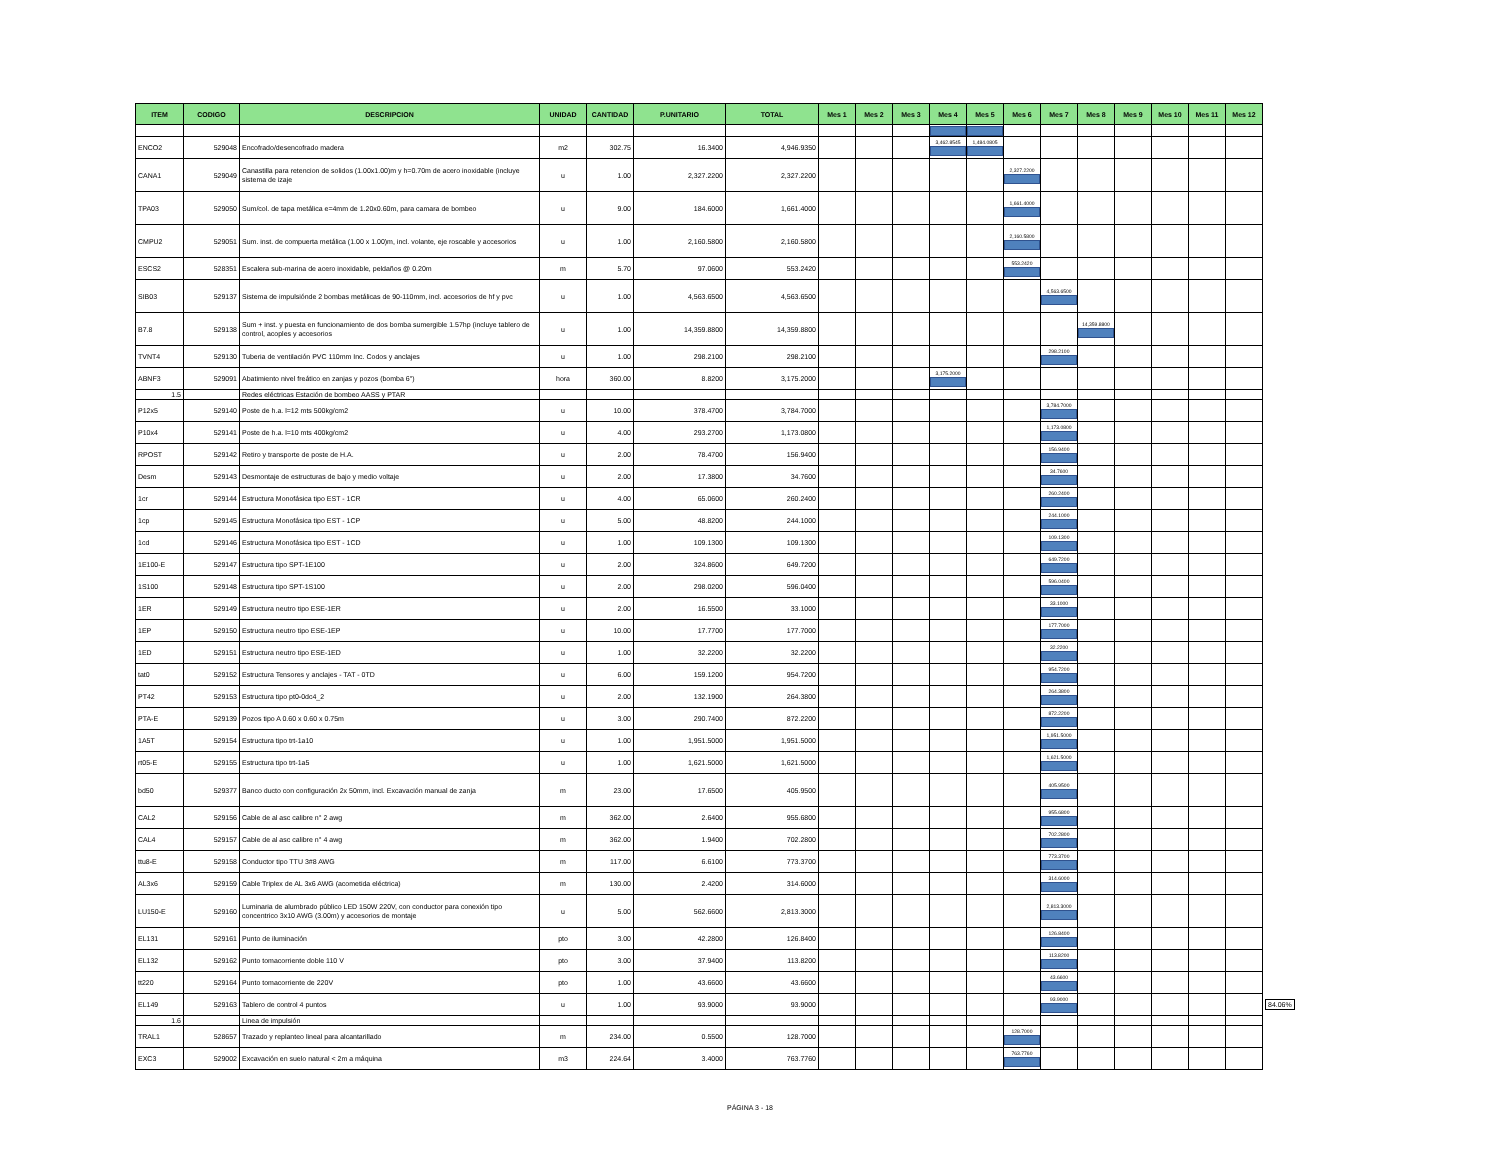| ITEM | CODIGO | DESCRIPCION | UNIDAD | CANTIDAD | P.UNITARIO | TOTAL | Mes 1 | Mes 2 | Mes 3 | Mes 4 | Mes 5 | Mes 6 | Mes 7 | Mes 8 | Mes 9 | Mes 10 | Mes 11 | Mes 12 | |
| ENCO2 | 529048 | Encofrado/desencofrado madera | m2 | 302.75 | 16.3400 | 4,946.9350 | | | | 3,462.8545 | 1,484.0805 | | | | | | | | |
| CANA1 | 529049 | Canastilla para retencion de solidos (1.00x1.00)m y h=0.70m de acero inoxidable (incluye sistema de izaje | u | 1.00 | 2,327.2200 | 2,327.2200 | | | | | | 2,327.2200 | | | | | | | |
| TPA03 | 529050 | Sum/col. de tapa metálica e=4mm de 1.20x0.60m, para camara de bombeo | u | 9.00 | 184.6000 | 1,661.4000 | | | | | | 1,661.4000 | | | | | | | |
| CMPU2 | 529051 | Sum. inst. de compuerta metálica (1.00 x 1.00)m, incl. volante, eje roscable y accesorios | u | 1.00 | 2,160.5800 | 2,160.5800 | | | | | | 2,160.5800 | | | | | | | |
| ESCS2 | 528351 | Escalera sub-marina de acero inoxidable, peldaños @ 0.20m | m | 5.70 | 97.0600 | 553.2420 | | | | | | 553.2420 | | | | | | | |
| SIB03 | 529137 | Sistema de impulsiónde 2 bombas metálicas de 90-110mm, incl. accesorios de hf y pvc | u | 1.00 | 4,563.6500 | 4,563.6500 | | | | | | | 4,563.6500 | | | | | | |
| B7.8 | 529138 | Sum + inst. y puesta en funcionamiento de dos bomba sumergible 1.57hp (incluye tablero de control, acoples y accesorios | u | 1.00 | 14,359.8800 | 14,359.8800 | | | | | | | | 14,359.8800 | | | | | |
| TVNT4 | 529130 | Tuberia de ventilación PVC 110mm Inc. Codos y anclajes | u | 1.00 | 298.2100 | 298.2100 | | | | | | | 298.2100 | | | | | | |
| ABNF3 | 529091 | Abatimiento nivel freático en zanjas y pozos (bomba 6") | hora | 360.00 | 8.8200 | 3,175.2000 | | | | 3,175.2000 | | | | | | | | | |
| 1.5 | | Redes eléctricas Estación de bombeo AASS y PTAR | | | | | | | | | | | | | | | | | |
| P12x5 | 529140 | Poste de h.a. l=12 mts 500kg/cm2 | u | 10.00 | 378.4700 | 3,784.7000 | | | | | | | 3,784.7000 | | | | | | |
| P10x4 | 529141 | Poste de h.a. l=10 mts 400kg/cm2 | u | 4.00 | 293.2700 | 1,173.0800 | | | | | | | 1,173.0800 | | | | | | |
| RPOST | 529142 | Retiro y transporte de poste de H.A. | u | 2.00 | 78.4700 | 156.9400 | | | | | | | 156.9400 | | | | | | |
| Desm | 529143 | Desmontaje de estructuras de bajo y medio voltaje | u | 2.00 | 17.3800 | 34.7600 | | | | | | | 34.7600 | | | | | | |
| 1cr | 529144 | Estructura Monofásica tipo EST - 1CR | u | 4.00 | 65.0600 | 260.2400 | | | | | | | 260.2400 | | | | | | |
| 1cp | 529145 | Estructura Monofásica tipo EST - 1CP | u | 5.00 | 48.8200 | 244.1000 | | | | | | | 244.1000 | | | | | | |
| 1cd | 529146 | Estructura Monofásica tipo EST - 1CD | u | 1.00 | 109.1300 | 109.1300 | | | | | | | 109.1300 | | | | | | |
| 1E100-E | 529147 | Estructura tipo SPT-1E100 | u | 2.00 | 324.8600 | 649.7200 | | | | | | | 649.7200 | | | | | | |
| 1S100 | 529148 | Estructura tipo SPT-1S100 | u | 2.00 | 298.0200 | 596.0400 | | | | | | | 596.0400 | | | | | | |
| 1ER | 529149 | Estructura neutro tipo ESE-1ER | u | 2.00 | 16.5500 | 33.1000 | | | | | | | 33.1000 | | | | | | |
| 1EP | 529150 | Estructura neutro tipo ESE-1EP | u | 10.00 | 17.7700 | 177.7000 | | | | | | | 177.7000 | | | | | | |
| 1ED | 529151 | Estructura neutro tipo ESE-1ED | u | 1.00 | 32.2200 | 32.2200 | | | | | | | 32.2200 | | | | | | |
| tat0 | 529152 | Estructura Tensores y anclajes - TAT - 0TD | u | 6.00 | 159.1200 | 954.7200 | | | | | | | 954.7200 | | | | | | |
| PT42 | 529153 | Estructura tipo pt0-0dc4_2 | u | 2.00 | 132.1900 | 264.3800 | | | | | | | 264.3800 | | | | | | |
| PTA-E | 529139 | Pozos tipo A 0.60 x 0.60 x 0.75m | u | 3.00 | 290.7400 | 872.2200 | | | | | | | 872.2200 | | | | | | |
| 1A5T | 529154 | Estructura tipo trt-1a10 | u | 1.00 | 1,951.5000 | 1,951.5000 | | | | | | | 1,951.5000 | | | | | | |
| rt05-E | 529155 | Estructura tipo trt-1a5 | u | 1.00 | 1,621.5000 | 1,621.5000 | | | | | | | 1,621.5000 | | | | | | |
| bd50 | 529377 | Banco ducto con configuración 2x 50mm, incl. Excavación manual de zanja | m | 23.00 | 17.6500 | 405.9500 | | | | | | | 405.9500 | | | | | | |
| CAL2 | 529156 | Cable de al asc calibre n° 2 awg | m | 362.00 | 2.6400 | 955.6800 | | | | | | | 955.6800 | | | | | | |
| CAL4 | 529157 | Cable de al asc calibre n° 4 awg | m | 362.00 | 1.9400 | 702.2800 | | | | | | | 702.2800 | | | | | | |
| ttu8-E | 529158 | Conductor tipo TTU 3#8 AWG | m | 117.00 | 6.6100 | 773.3700 | | | | | | | 773.3700 | | | | | | |
| AL3x6 | 529159 | Cable Triplex de AL 3x6 AWG (acometida eléctrica) | m | 130.00 | 2.4200 | 314.6000 | | | | | | | 314.6000 | | | | | | |
| LU150-E | 529160 | Luminaria de alumbrado público LED 150W 220V, con conductor para conexión tipo concentrico 3x10 AWG (3.00m) y accesorios de montaje | u | 5.00 | 562.6600 | 2,813.3000 | | | | | | | 2,813.3000 | | | | | | |
| EL131 | 529161 | Punto de iluminación | pto | 3.00 | 42.2800 | 126.8400 | | | | | | | 126.8400 | | | | | | |
| EL132 | 529162 | Punto tomacorriente doble 110 V | pto | 3.00 | 37.9400 | 113.8200 | | | | | | | 113.8200 | | | | | | |
| tt220 | 529164 | Punto tomacorriente de 220V | pto | 1.00 | 43.6600 | 43.6600 | | | | | | | 43.6600 | | | | | | |
| EL149 | 529163 | Tablero de control 4 puntos | u | 1.00 | 93.9000 | 93.9000 | | | | | | | 93.9000 | | | | | | 84.06% |
| 1.6 | | Linea de impulsión | | | | | | | | | | | | | | | | | |
| TRAL1 | 528657 | Trazado y replanteo lineal para alcantarillado | m | 234.00 | 0.5500 | 128.7000 | | | | | | 128.7000 | | | | | | | |
| EXC3 | 529002 | Excavación en suelo natural < 2m a máquina | m3 | 224.64 | 3.4000 | 763.7760 | | | | | | 763.7760 | | | | | | | |
PÁGINA 3 - 18